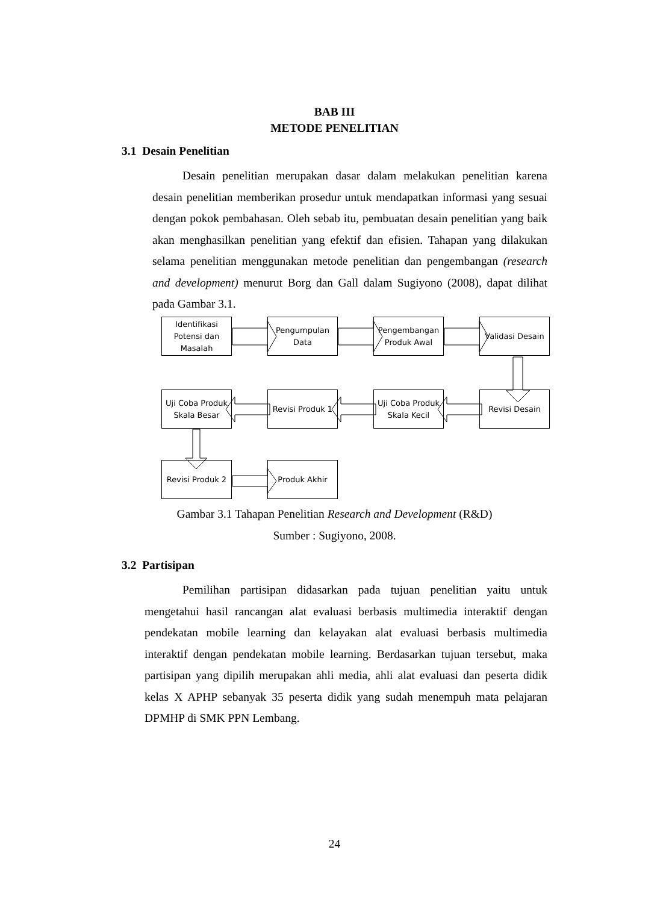BAB III
METODE PENELITIAN
3.1 Desain Penelitian
Desain penelitian merupakan dasar dalam melakukan penelitian karena desain penelitian memberikan prosedur untuk mendapatkan informasi yang sesuai dengan pokok pembahasan. Oleh sebab itu, pembuatan desain penelitian yang baik akan menghasilkan penelitian yang efektif dan efisien. Tahapan yang dilakukan selama penelitian menggunakan metode penelitian dan pengembangan (research and development) menurut Borg dan Gall dalam Sugiyono (2008), dapat dilihat pada Gambar 3.1.
Identifikasi Potensi dan Masalah
Pengumpulan Data
Pengembangan Produk Awal
Validasi Desain
Uji Coba Produk Skala Besar
Revisi Produk 1
Uji Coba Produk Skala Kecil
Revisi Desain
Revisi Produk 2 Produk Akhir
Gambar 3.1 Tahapan Penelitian Research and Development (R&D)
Sumber : Sugiyono, 2008.
3.2 Partisipan
Pemilihan partisipan didasarkan pada tujuan penelitian yaitu untuk mengetahui hasil rancangan alat evaluasi berbasis multimedia interaktif dengan pendekatan mobile learning dan kelayakan alat evaluasi berbasis multimedia interaktif dengan pendekatan mobile learning. Berdasarkan tujuan tersebut, maka partisipan yang dipilih merupakan ahli media, ahli alat evaluasi dan peserta didik kelas X APHP sebanyak 35 peserta didik yang sudah menempuh mata pelajaran DPMHP di SMK PPN Lembang.
24